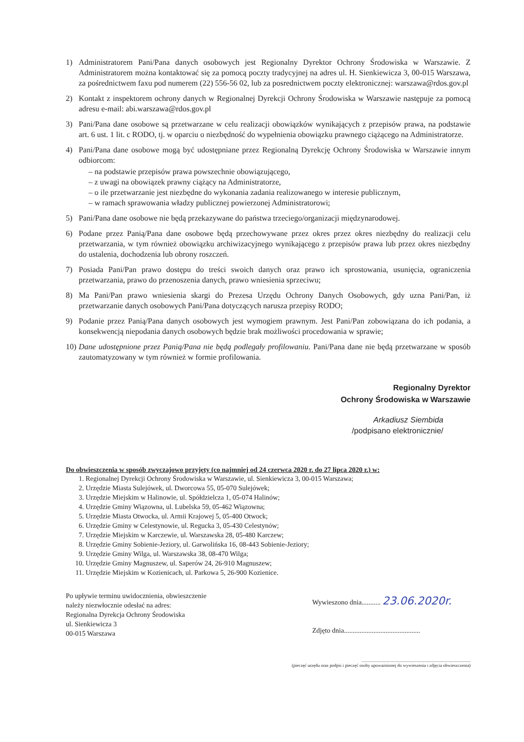1) Administratorem Pani/Pana danych osobowych jest Regionalny Dyrektor Ochrony Środowiska w Warszawie. Z Administratorem można kontaktować się za pomocą poczty tradycyjnej na adres ul. H. Sienkiewicza 3, 00-015 Warszawa, za pośrednictwem faxu pod numerem (22) 556-56 02, lub za posrednictwem poczty elektronicznej: warszawa@rdos.gov.pl
2) Kontakt z inspektorem ochrony danych w Regionalnej Dyrekcji Ochrony Środowiska w Warszawie następuje za pomocą adresu e-mail: abi.warszawa@rdos.gov.pl
3) Pani/Pana dane osobowe są przetwarzane w celu realizacji obowiązków wynikających z przepisów prawa, na podstawie art. 6 ust. 1 lit. c RODO, tj. w oparciu o niezbędność do wypełnienia obowiązku prawnego ciążącego na Administratorze.
4) Pani/Pana dane osobowe mogą być udostępniane przez Regionalną Dyrekcję Ochrony Środowiska w Warszawie innym odbiorcom:
– na podstawie przepisów prawa powszechnie obowiązującego,
– z uwagi na obowiązek prawny ciążący na Administratorze,
– o ile przetwarzanie jest niezbędne do wykonania zadania realizowanego w interesie publicznym,
– w ramach sprawowania władzy publicznej powierzonej Administratorowi;
5) Pani/Pana dane osobowe nie będą przekazywane do państwa trzeciego/organizacji międzynarodowej.
6) Podane przez Panią/Pana dane osobowe będą przechowywane przez okres przez okres niezbędny do realizacji celu przetwarzania, w tym również obowiązku archiwizacyjnego wynikającego z przepisów prawa lub przez okres niezbędny do ustalenia, dochodzenia lub obrony roszczeń.
7) Posiada Pani/Pan prawo dostępu do treści swoich danych oraz prawo ich sprostowania, usunięcia, ograniczenia przetwarzania, prawo do przenoszenia danych, prawo wniesienia sprzeciwu;
8) Ma Pani/Pan prawo wniesienia skargi do Prezesa Urzędu Ochrony Danych Osobowych, gdy uzna Pani/Pan, iż przetwarzanie danych osobowych Pani/Pana dotyczących narusza przepisy RODO;
9) Podanie przez Panią/Pana danych osobowych jest wymogiem prawnym. Jest Pani/Pan zobowiązana do ich podania, a konsekwencją niepodania danych osobowych będzie brak możliwości procedowania w sprawie;
10) Dane udostępnione przez Panią/Pana nie będą podlegały profilowaniu. Pani/Pana dane nie będą przetwarzane w sposób zautomatyzowany w tym również w formie profilowania.
Regionalny Dyrektor
Ochrony Środowiska w Warszawie
Arkadiusz Siembida
/podpisano elektronicznie/
Do obwieszczenia w sposób zwyczajowo przyjęty (co najmniej od 24 czerwca 2020 r. do 27 lipca 2020 r.) w:
1. Regionalnej Dyrekcji Ochrony Środowiska w Warszawie, ul. Sienkiewicza 3, 00-015 Warszawa;
2. Urzędzie Miasta Sulejówek, ul. Dworcowa 55, 05-070 Sulejówek;
3. Urzędzie Miejskim w Halinowie, ul. Spółdzielcza 1, 05-074 Halinów;
4. Urzędzie Gminy Wiązowna, ul. Lubelska 59, 05-462 Wiązowna;
5. Urzędzie Miasta Otwocka, ul. Armii Krajowej 5, 05-400 Otwock;
6. Urzędzie Gminy w Celestynowie, ul. Regucka 3, 05-430 Celestynów;
7. Urzędzie Miejskim w Karczewie, ul. Warszawska 28, 05-480 Karczew;
8. Urzędzie Gminy Sobienie-Jeziory, ul. Garwolińska 16, 08-443 Sobienie-Jeziory;
9. Urzędzie Gminy Wilga, ul. Warszawska 38, 08-470 Wilga;
10. Urzędzie Gminy Magnuszew, ul. Saperów 24, 26-910 Magnuszew;
11. Urzędzie Miejskim w Kozienicach, ul. Parkowa 5, 26-900 Kozienice.
Po upływie terminu uwidocznienia, obwieszczenie
należy niezwłocznie odesłać na adres:
Regionalna Dyrekcja Ochrony Środowiska
ul. Sienkiewicza 3
00-015 Warszawa
Wywieszono dnia........... 23.06.2020r.
Zdjęto dnia............................................
..................................................................................................
(pieczęć urzędu oraz podpis i pieczęć osoby upoważnionej do wywieszenia i zdjęcia obwieszczenia)